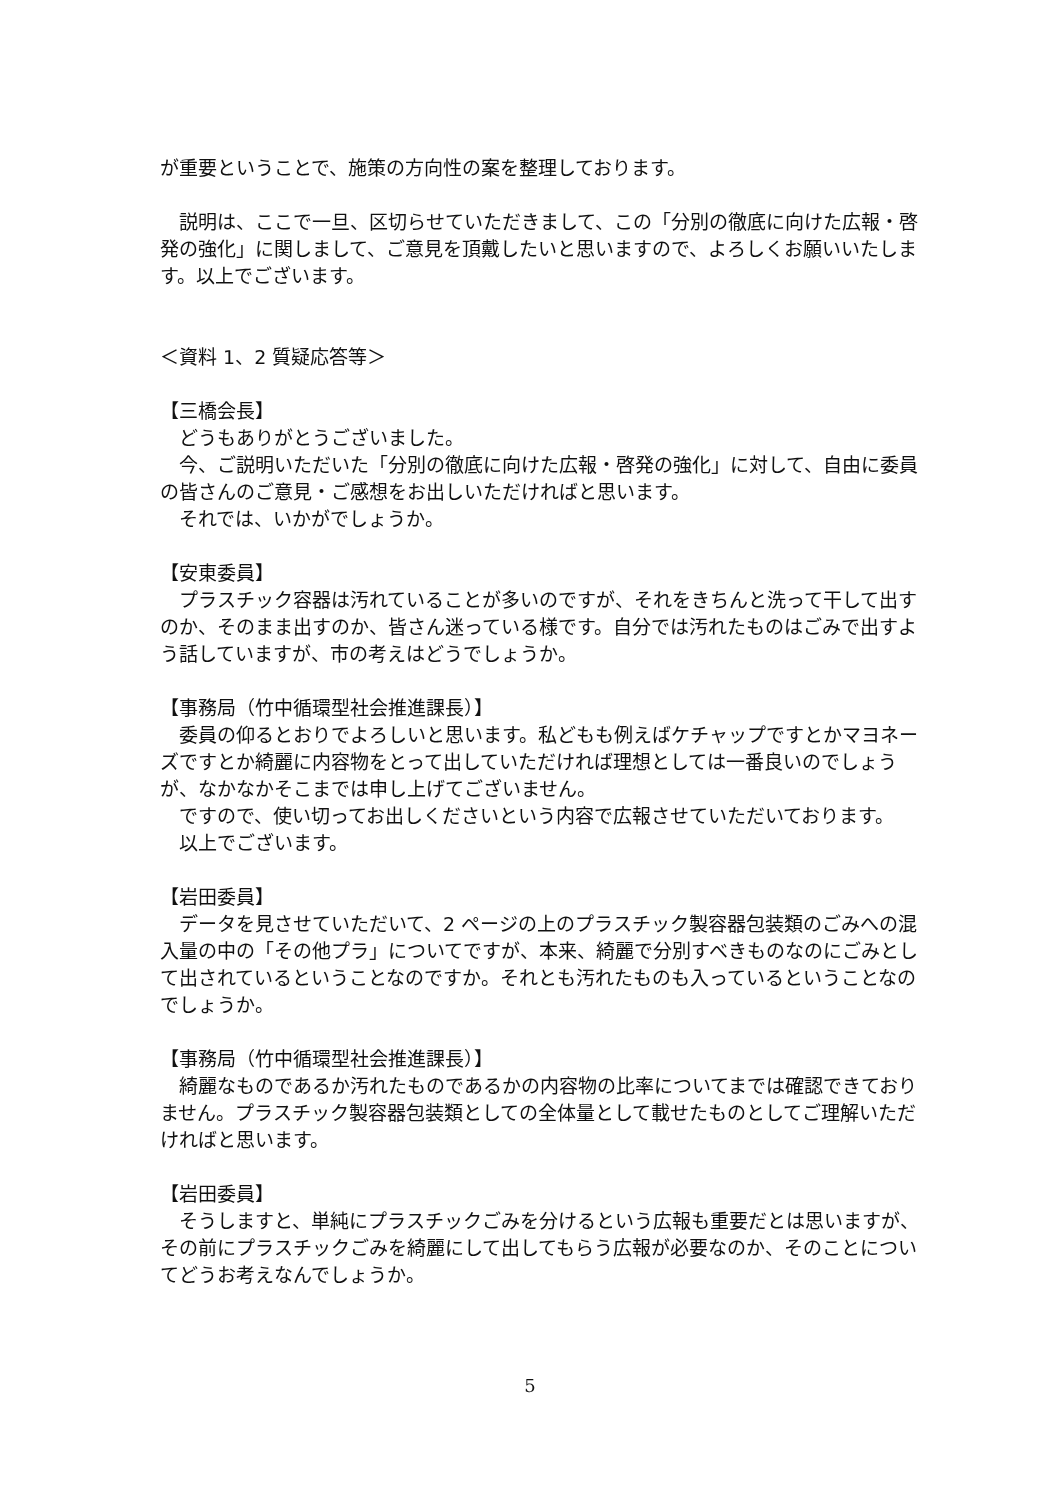が重要ということで、施策の方向性の案を整理しております。
説明は、ここで一旦、区切らせていただきまして、この「分別の徹底に向けた広報・啓発の強化」に関しまして、ご意見を頂戴したいと思いますので、よろしくお願いいたします。以上でございます。
＜資料 1、2 質疑応答等＞
【三橋会長】
どうもありがとうございました。
今、ご説明いただいた「分別の徹底に向けた広報・啓発の強化」に対して、自由に委員の皆さんのご意見・ご感想をお出しいただければと思います。
それでは、いかがでしょうか。
【安東委員】
プラスチック容器は汚れていることが多いのですが、それをきちんと洗って干して出すのか、そのまま出すのか、皆さん迷っている様です。自分では汚れたものはごみで出すよう話していますが、市の考えはどうでしょうか。
【事務局（竹中循環型社会推進課長）】
委員の仰るとおりでよろしいと思います。私どもも例えばケチャップですとかマヨネーズですとか綺麗に内容物をとって出していただければ理想としては一番良いのでしょうが、なかなかそこまでは申し上げてございません。
ですので、使い切ってお出しくださいという内容で広報させていただいております。
以上でございます。
【岩田委員】
データを見させていただいて、2 ページの上のプラスチック製容器包装類のごみへの混入量の中の「その他プラ」についてですが、本来、綺麗で分別すべきものなのにごみとして出されているということなのですか。それとも汚れたものも入っているということなのでしょうか。
【事務局（竹中循環型社会推進課長）】
綺麗なものであるか汚れたものであるかの内容物の比率についてまでは確認できておりません。プラスチック製容器包装類としての全体量として載せたものとしてご理解いただければと思います。
【岩田委員】
そうしますと、単純にプラスチックごみを分けるという広報も重要だとは思いますが、その前にプラスチックごみを綺麗にして出してもらう広報が必要なのか、そのことについてどうお考えなんでしょうか。
5